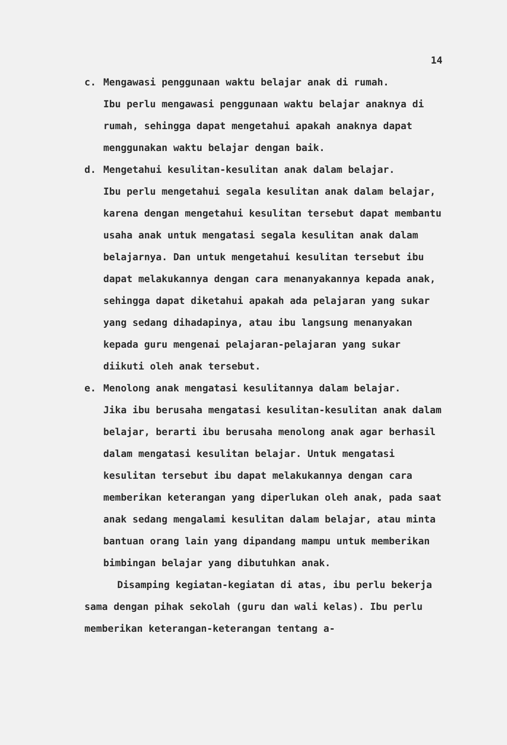14
c. Mengawasi penggunaan waktu belajar anak di rumah.
Ibu perlu mengawasi penggunaan waktu belajar anaknya di rumah, sehingga dapat mengetahui apakah anaknya dapat menggunakan waktu belajar dengan baik.
d. Mengetahui kesulitan-kesulitan anak dalam belajar.
Ibu perlu mengetahui segala kesulitan anak dalam belajar, karena dengan mengetahui kesulitan tersebut dapat membantu usaha anak untuk mengatasi segala kesulitan anak dalam belajarnya. Dan untuk mengetahui kesulitan tersebut ibu dapat melakukannya dengan cara menanyakannya kepada anak, sehingga dapat diketahui apakah ada pelajaran yang sukar yang sedang dihadapinya, atau ibu langsung menanyakan kepada guru mengenai pelajaran-pelajaran yang sukar diikuti oleh anak tersebut.
e. Menolong anak mengatasi kesulitannya dalam belajar.
Jika ibu berusaha mengatasi kesulitan-kesulitan anak dalam belajar, berarti ibu berusaha menolong anak agar berhasil dalam mengatasi kesulitan belajar. Untuk mengatasi kesulitan tersebut ibu dapat melakukannya dengan cara memberikan keterangan yang diperlukan oleh anak, pada saat anak sedang mengalami kesulitan dalam belajar, atau minta bantuan orang lain yang dipandang mampu untuk memberikan bimbingan belajar yang dibutuhkan anak.
Disamping kegiatan-kegiatan di atas, ibu perlu bekerja sama dengan pihak sekolah (guru dan wali kelas). Ibu perlu memberikan keterangan-keterangan tentang a-